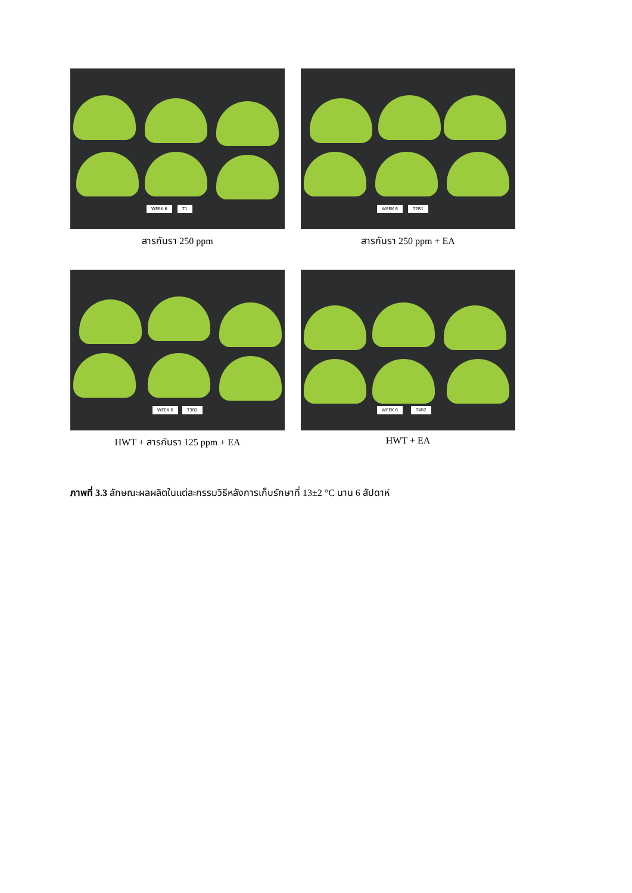WEEK 6 T1
สารกันรา 250 ppm
WEEK 6 T2R1
สารกันรา 250 ppm + EA
WEEK 6 T3R2
HWT + สารกันรา 125 ppm + EA
WEEK 6 T4R2
HWT + EA
ภาพที่ 3.3 ลักษณะผลผลิตในแต่ละกรรมวิธีหลังการเก็บรักษาที่ 13±2 °C นาน 6 สัปดาห์